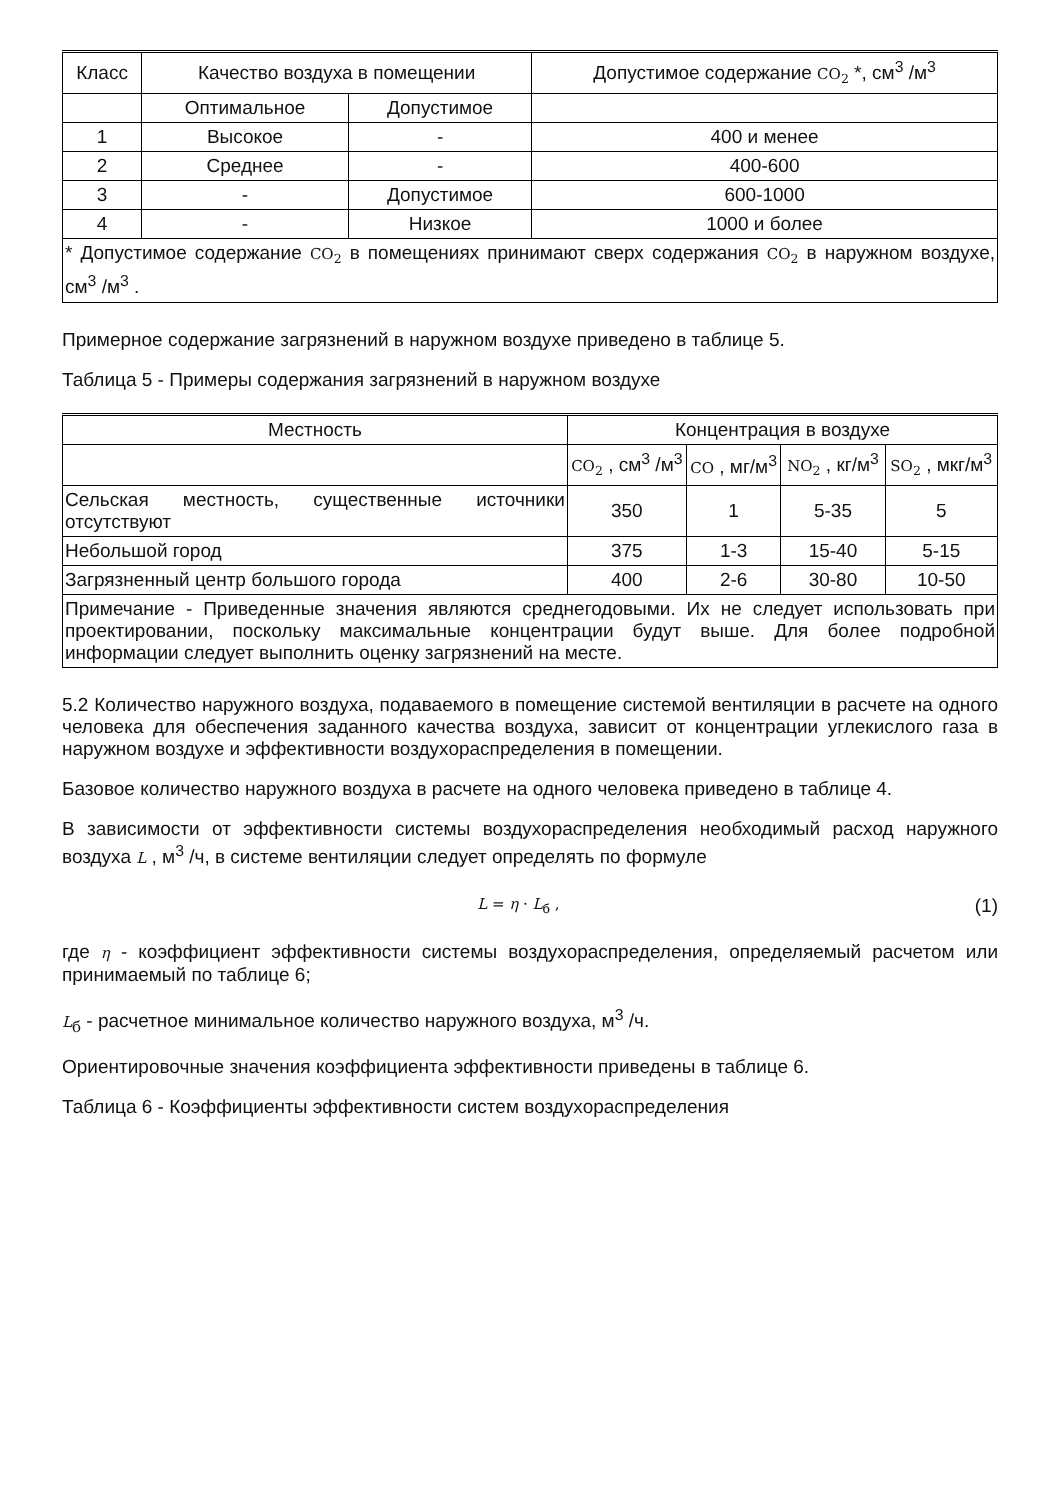| Класс | Качество воздуха в помещении | | Допустимое содержание CO<sub>2</sub> *, см<sup>3</sup> /м<sup>3</sup> |
| --- | --- | --- | --- |
| | Оптимальное | Допустимое | |
| 1 | Высокое | - | 400 и менее |
| 2 | Среднее | - | 400-600 |
| 3 | - | Допустимое | 600-1000 |
| 4 | - | Низкое | 1000 и более |
| * Допустимое содержание CO<sub>2</sub> в помещениях принимают сверх содержания CO<sub>2</sub> в наружном воздухе, см<sup>3</sup> /м<sup>3</sup> . | | | |
Примерное содержание загрязнений в наружном воздухе приведено в таблице 5.
Таблица 5 - Примеры содержания загрязнений в наружном воздухе
| Местность | Концентрация в воздухе | | | |
| --- | --- | --- | --- | --- |
| | CO<sub>2</sub> , см<sup>3</sup> /м<sup>3</sup> | CO , мг/м<sup>3</sup> | NO<sub>2</sub> , кг/м<sup>3</sup> | SO<sub>2</sub> , мкг/м<sup>3</sup> |
| Сельская местность, существенные источники отсутствуют | 350 | 1 | 5-35 | 5 |
| Небольшой город | 375 | 1-3 | 15-40 | 5-15 |
| Загрязненный центр большого города | 400 | 2-6 | 30-80 | 10-50 |
| Примечание - Приведенные значения являются среднегодовыми. Их не следует использовать при проектировании, поскольку максимальные концентрации будут выше. Для более подробной информации следует выполнить оценку загрязнений на месте. | | | | |
5.2 Количество наружного воздуха, подаваемого в помещение системой вентиляции в расчете на одного человека для обеспечения заданного качества воздуха, зависит от концентрации углекислого газа в наружном воздухе и эффективности воздухораспределения в помещении.
Базовое количество наружного воздуха в расчете на одного человека приведено в таблице 4.
В зависимости от эффективности системы воздухораспределения необходимый расход наружного воздуха L , м<sup>3</sup> /ч, в системе вентиляции следует определять по формуле
L = η · L<sub>б</sub> , (1)
где η - коэффициент эффективности системы воздухораспределения, определяемый расчетом или принимаемый по таблице 6;
L<sub>б</sub> - расчетное минимальное количество наружного воздуха, м<sup>3</sup> /ч.
Ориентировочные значения коэффициента эффективности приведены в таблице 6.
Таблица 6 - Коэффициенты эффективности систем воздухораспределения